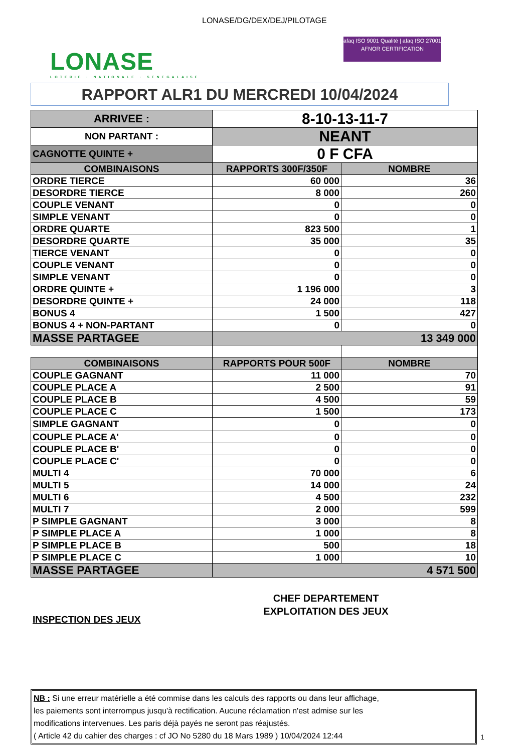LONASE/DG/DEX/DEJ/PILOTAGE
LONASE
LOTERIE · NATIONALE · SENEGALAISE
afaq ISO 9001 Qualité | afaq ISO 27001
AFNOR CERTIFICATION
RAPPORT ALR1 DU MERCREDI 10/04/2024
| ARRIVEE : | 8-10-13-11-7 | |
| NON PARTANT : | NEANT | |
| CAGNOTTE QUINTE + | 0 F CFA | |
| COMBINAISONS | RAPPORTS 300F/350F | NOMBRE |
| ORDRE TIERCE | 60 000 | 36 |
| DESORDRE TIERCE | 8 000 | 260 |
| COUPLE VENANT | 0 | 0 |
| SIMPLE VENANT | 0 | 0 |
| ORDRE QUARTE | 823 500 | 1 |
| DESORDRE QUARTE | 35 000 | 35 |
| TIERCE VENANT | 0 | 0 |
| COUPLE VENANT | 0 | 0 |
| SIMPLE VENANT | 0 | 0 |
| ORDRE QUINTE + | 1 196 000 | 3 |
| DESORDRE QUINTE + | 24 000 | 118 |
| BONUS 4 | 1 500 | 427 |
| BONUS 4 + NON-PARTANT | 0 | 0 |
| MASSE PARTAGEE | 13 349 000 | |
| COMBINAISONS | RAPPORTS POUR 500F | NOMBRE |
| COUPLE GAGNANT | 11 000 | 70 |
| COUPLE PLACE A | 2 500 | 91 |
| COUPLE PLACE B | 4 500 | 59 |
| COUPLE PLACE C | 1 500 | 173 |
| SIMPLE GAGNANT | 0 | 0 |
| COUPLE PLACE A' | 0 | 0 |
| COUPLE PLACE B' | 0 | 0 |
| COUPLE PLACE C' | 0 | 0 |
| MULTI 4 | 70 000 | 6 |
| MULTI 5 | 14 000 | 24 |
| MULTI 6 | 4 500 | 232 |
| MULTI 7 | 2 000 | 599 |
| P SIMPLE GAGNANT | 3 000 | 8 |
| P SIMPLE PLACE A | 1 000 | 8 |
| P SIMPLE PLACE B | 500 | 18 |
| P SIMPLE PLACE C | 1 000 | 10 |
| MASSE PARTAGEE | 4 571 500 | |
CHEF DEPARTEMENT
EXPLOITATION DES JEUX
INSPECTION DES JEUX
NB : Si une erreur matérielle a été commise dans les calculs des rapports ou dans leur affichage,
les paiements sont interrompus jusqu'à rectification. Aucune réclamation n'est admise sur les
modifications intervenues. Les paris déjà payés ne seront pas réajustés.
( Article 42 du cahier des charges : cf JO No 5280 du 18 Mars 1989 ) 10/04/2024 12:44
1